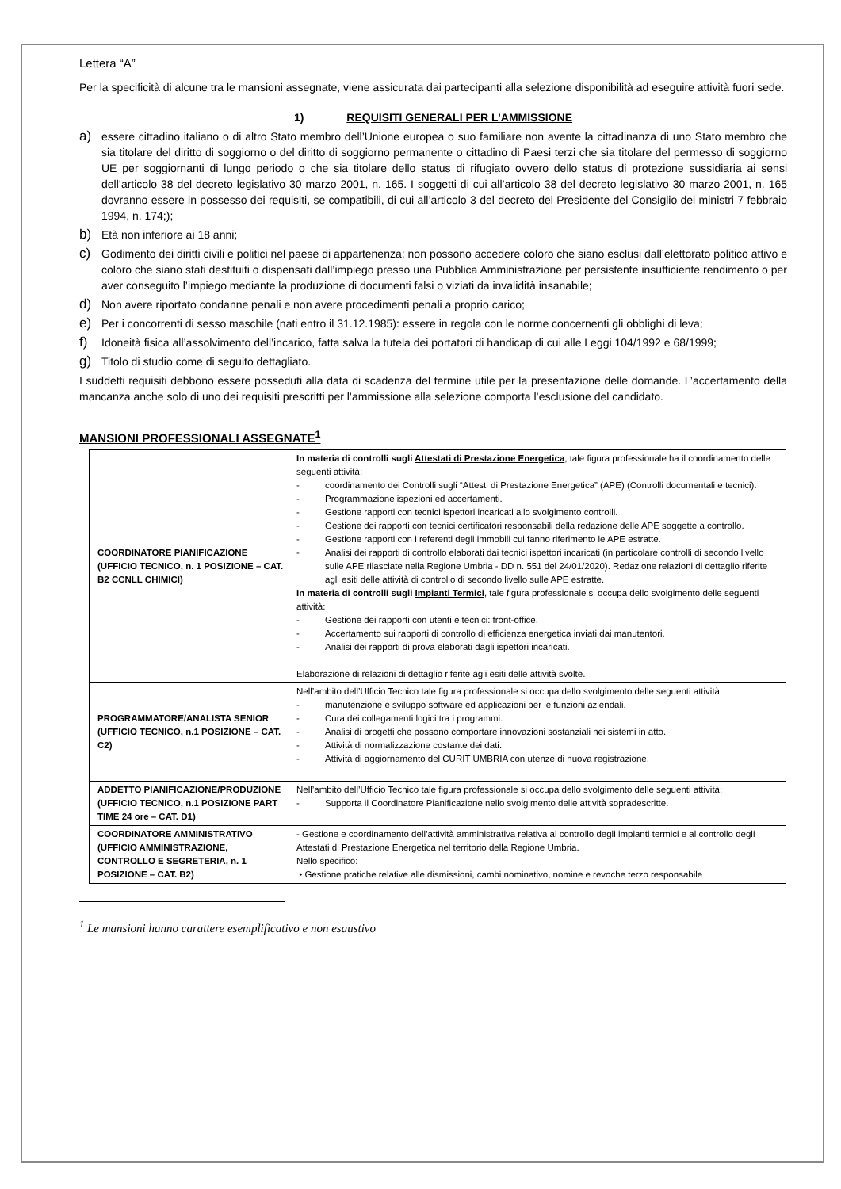Lettera “A”
Per la specificità di alcune tra le mansioni assegnate, viene assicurata dai partecipanti alla selezione disponibilità ad eseguire attività fuori sede.
1) REQUISITI GENERALI PER L’AMMISSIONE
a) essere cittadino italiano o di altro Stato membro dell’Unione europea o suo familiare non avente la cittadinanza di uno Stato membro che sia titolare del diritto di soggiorno o del diritto di soggiorno permanente o cittadino di Paesi terzi che sia titolare del permesso di soggiorno UE per soggiornanti di lungo periodo o che sia titolare dello status di rifugiato ovvero dello status di protezione sussidiaria ai sensi dell’articolo 38 del decreto legislativo 30 marzo 2001, n. 165. I soggetti di cui all’articolo 38 del decreto legislativo 30 marzo 2001, n. 165 dovranno essere in possesso dei requisiti, se compatibili, di cui all’articolo 3 del decreto del Presidente del Consiglio dei ministri 7 febbraio 1994, n. 174;);
b) Età non inferiore ai 18 anni;
c) Godimento dei diritti civili e politici nel paese di appartenenza; non possono accedere coloro che siano esclusi dall’elettorato politico attivo e coloro che siano stati destituiti o dispensati dall’impiego presso una Pubblica Amministrazione per persistente insufficiente rendimento o per aver conseguito l’impiego mediante la produzione di documenti falsi o viziati da invalidità insanabile;
d) Non avere riportato condanne penali e non avere procedimenti penali a proprio carico;
e) Per i concorrenti di sesso maschile (nati entro il 31.12.1985): essere in regola con le norme concernenti gli obblighi di leva;
f) Idoneità fisica all’assolvimento dell’incarico, fatta salva la tutela dei portatori di handicap di cui alle Leggi 104/1992 e 68/1999;
g) Titolo di studio come di seguito dettagliato.
I suddetti requisiti debbono essere posseduti alla data di scadenza del termine utile per la presentazione delle domande. L’accertamento della mancanza anche solo di uno dei requisiti prescritti per l’ammissione alla selezione comporta l’esclusione del candidato.
MANSIONI PROFESSIONALI ASSEGNATE<sup>1</sup>
| COORDINATORE PIANIFICAZIONE (UFFICIO TECNICO, n. 1 POSIZIONE – CAT. B2 CCNLL CHIMICI) | In materia di controlli sugli Attestati di Prestazione Energetica , tale figura professionale ha il coordinamento delle seguenti attività: - coordinamento dei Controlli sugli “Attesti di Prestazione Energetica” (APE) (Controlli documentali e tecnici). - Programmazione ispezioni ed accertamenti. - Gestione rapporti con tecnici ispettori incaricati allo svolgimento controlli. - Gestione dei rapporti con tecnici certificatori responsabili della redazione delle APE soggette a controllo. - Gestione rapporti con i referenti degli immobili cui fanno riferimento le APE estratte. - Analisi dei rapporti di controllo elaborati dai tecnici ispettori incaricati (in particolare controlli di secondo livello sulle APE rilasciate nella Regione Umbria - DD n. 551 del 24/01/2020). Redazione relazioni di dettaglio riferite agli esiti delle attività di controllo di secondo livello sulle APE estratte. In materia di controlli sugli Impianti Termici , tale figura professionale si occupa dello svolgimento delle seguenti attività: - Gestione dei rapporti con utenti e tecnici: front-office. - Accertamento sui rapporti di controllo di efficienza energetica inviati dai manutentori. - Analisi dei rapporti di prova elaborati dagli ispettori incaricati. Elaborazione di relazioni di dettaglio riferite agli esiti delle attività svolte. |
| PROGRAMMATORE/ANALISTA SENIOR (UFFICIO TECNICO, n.1 POSIZIONE – CAT. C2) | Nell’ambito dell’Ufficio Tecnico tale figura professionale si occupa dello svolgimento delle seguenti attività: - manutenzione e sviluppo software ed applicazioni per le funzioni aziendali. - Cura dei collegamenti logici tra i programmi. - Analisi di progetti che possono comportare innovazioni sostanziali nei sistemi in atto. - Attività di normalizzazione costante dei dati. - Attività di aggiornamento del CURIT UMBRIA con utenze di nuova registrazione. |
| ADDETTO PIANIFICAZIONE/PRODUZIONE (UFFICIO TECNICO, n.1 POSIZIONE PART TIME 24 ore – CAT. D1) | Nell’ambito dell’Ufficio Tecnico tale figura professionale si occupa dello svolgimento delle seguenti attività: - Supporta il Coordinatore Pianificazione nello svolgimento delle attività sopradescritte. |
| COORDINATORE AMMINISTRATIVO (UFFICIO AMMINISTRAZIONE, CONTROLLO E SEGRETERIA, n. 1 POSIZIONE – CAT. B2) | - Gestione e coordinamento dell’attività amministrativa relativa al controllo degli impianti termici e al controllo degli Attestati di Prestazione Energetica nel territorio della Regione Umbria. Nello specifico: • Gestione pratiche relative alle dismissioni, cambi nominativo, nomine e revoche terzo responsabile |
<sup>1</sup> Le mansioni hanno carattere esemplificativo e non esaustivo